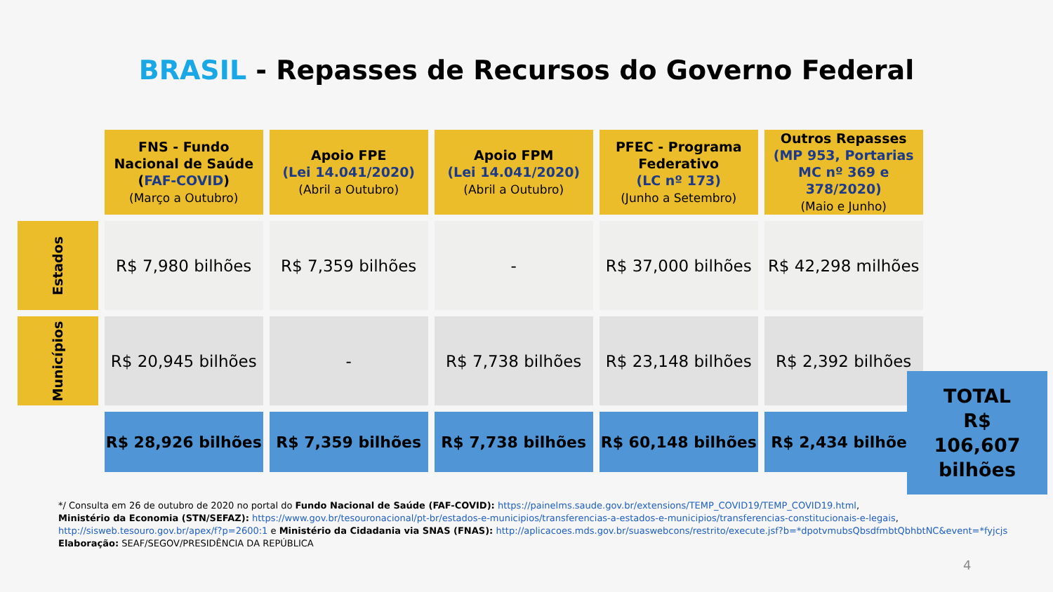BRASIL - Repasses de Recursos do Governo Federal
| | FNS - Fundo Nacional de Saúde ( FAF-COVID ) (Março a Outubro) | Apoio FPE (Lei 14.041/2020) (Abril a Outubro) | Apoio FPM (Lei 14.041/2020) (Abril a Outubro) | PFEC - Programa Federativo (LC nº 173) (Junho a Setembro) | Outros Repasses (MP 953, Portarias MC nº 369 e 378/2020) (Maio e Junho) |
| --- | --- | --- | --- | --- | --- |
| Estados | R$ 7,980 bilhões | R$ 7,359 bilhões | - | R$ 37,000 bilhões | R$ 42,298 milhões |
| Municípios | R$ 20,945 bilhões | - | R$ 7,738 bilhões | R$ 23,148 bilhões | R$ 2,392 bilhões |
| | R$ 28,926 bilhões | R$ 7,359 bilhões | R$ 7,738 bilhões | R$ 60,148 bilhões | R$ 2,434 bilhões |
TOTAL
R$
106,607
bilhões
*/ Consulta em 26 de outubro de 2020 no portal do Fundo Nacional de Saúde (FAF-COVID): https://painelms.saude.gov.br/extensions/TEMP_COVID19/TEMP_COVID19.html,
Ministério da Economia (STN/SEFAZ): https://www.gov.br/tesouronacional/pt-br/estados-e-municipios/transferencias-a-estados-e-municipios/transferencias-constitucionais-e-legais,
http://sisweb.tesouro.gov.br/apex/f?p=2600:1 e Ministério da Cidadania via SNAS (FNAS): http://aplicacoes.mds.gov.br/suaswebcons/restrito/execute.jsf?b=*dpotvmubsQbsdfmbtQbhbtNC&event=*fyjcjs
Elaboração: SEAF/SEGOV/PRESIDÊNCIA DA REPÚBLICA
4